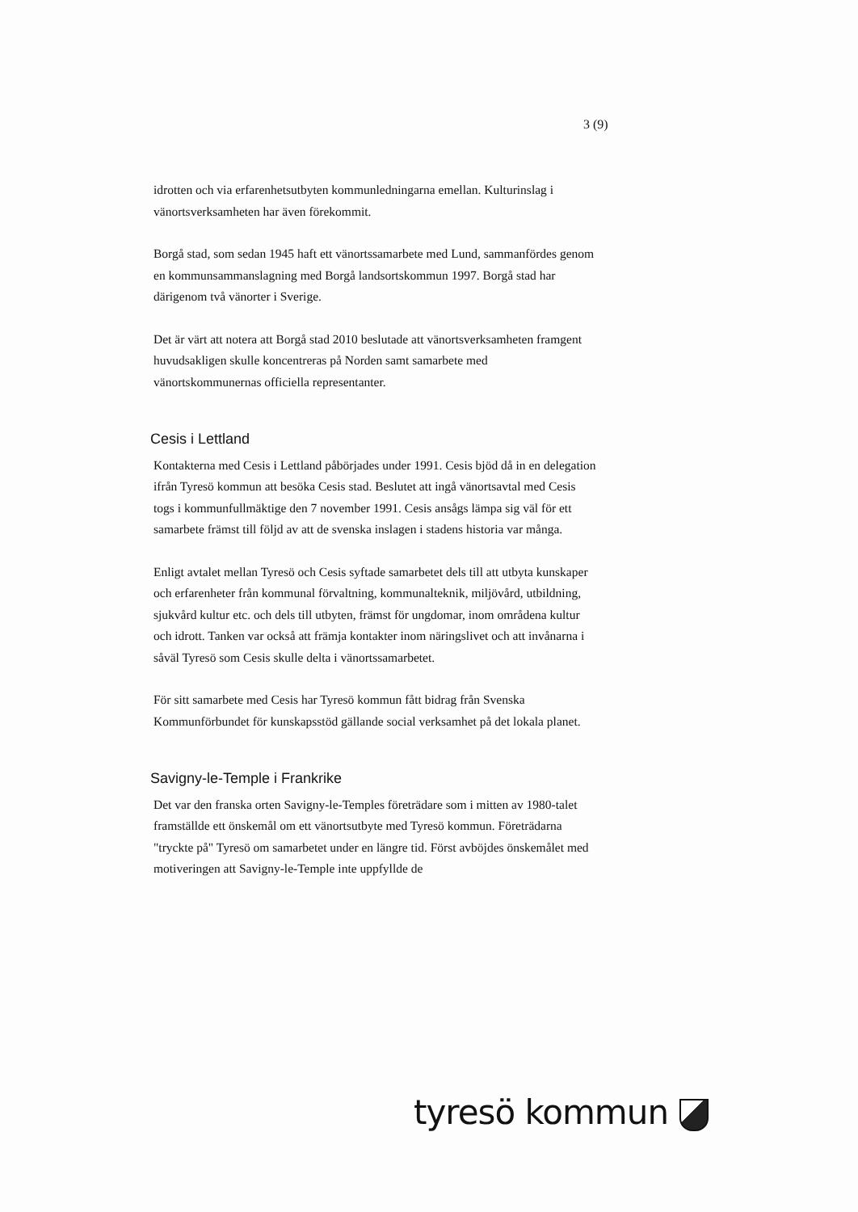3 (9)
idrotten och via erfarenhetsutbyten kommunledningarna emellan. Kulturinslag i vänortsverksamheten har även förekommit.
Borgå stad, som sedan 1945 haft ett vänortssamarbete med Lund, sammanfördes genom en kommunsammanslagning med Borgå landsortskommun 1997. Borgå stad har därigenom två vänorter i Sverige.
Det är värt att notera att Borgå stad 2010 beslutade att vänortsverksamheten framgent huvudsakligen skulle koncentreras på Norden samt samarbete med vänortskommunernas officiella representanter.
Cesis i Lettland
Kontakterna med Cesis i Lettland påbörjades under 1991. Cesis bjöd då in en delegation ifrån Tyresö kommun att besöka Cesis stad. Beslutet att ingå vänortsavtal med Cesis togs i kommunfullmäktige den 7 november 1991. Cesis ansågs lämpa sig väl för ett samarbete främst till följd av att de svenska inslagen i stadens historia var många.
Enligt avtalet mellan Tyresö och Cesis syftade samarbetet dels till att utbyta kunskaper och erfarenheter från kommunal förvaltning, kommunalteknik, miljövård, utbildning, sjukvård kultur etc. och dels till utbyten, främst för ungdomar, inom områdena kultur och idrott. Tanken var också att främja kontakter inom näringslivet och att invånarna i såväl Tyresö som Cesis skulle delta i vänortssamarbetet.
För sitt samarbete med Cesis har Tyresö kommun fått bidrag från Svenska Kommunförbundet för kunskapsstöd gällande social verksamhet på det lokala planet.
Savigny-le-Temple i Frankrike
Det var den franska orten Savigny-le-Temples företrädare som i mitten av 1980-talet framställde ett önskemål om ett vänortsutbyte med Tyresö kommun. Företrädarna "tryckte på" Tyresö om samarbetet under en längre tid. Först avböjdes önskemålet med motiveringen att Savigny-le-Temple inte uppfyllde de
tyresö kommun